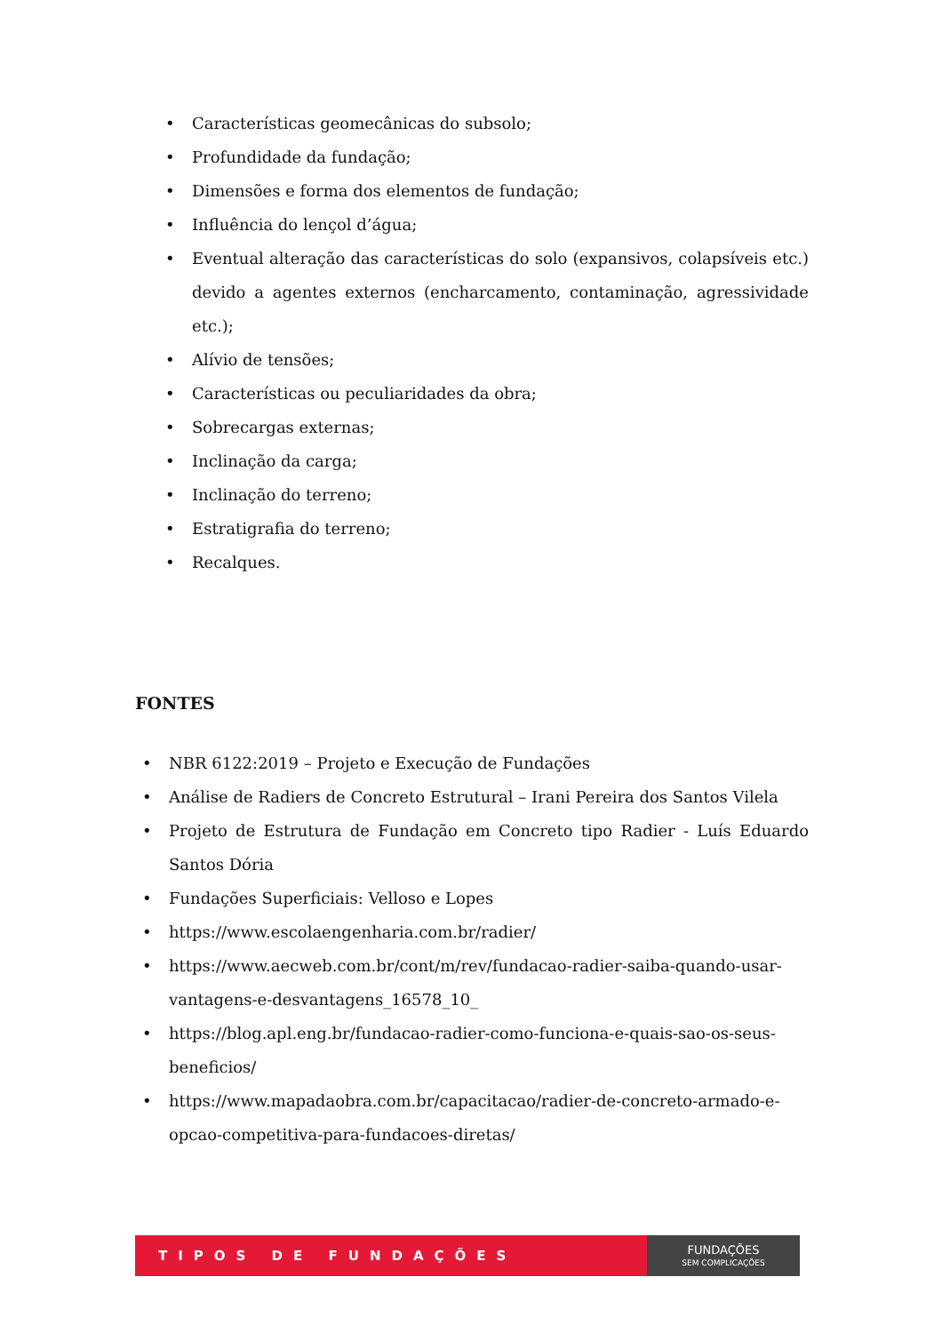• Características geomecânicas do subsolo;
• Profundidade da fundação;
• Dimensões e forma dos elementos de fundação;
• Influência do lençol d’água;
• Eventual alteração das características do solo (expansivos, colapsíveis etc.) devido a agentes externos (encharcamento, contaminação, agressividade etc.);
• Alívio de tensões;
• Características ou peculiaridades da obra;
• Sobrecargas externas;
• Inclinação da carga;
• Inclinação do terreno;
• Estratigrafia do terreno;
• Recalques.
FONTES
• NBR 6122:2019 – Projeto e Execução de Fundações
• Análise de Radiers de Concreto Estrutural – Irani Pereira dos Santos Vilela
• Projeto de Estrutura de Fundação em Concreto tipo Radier - Luís Eduardo Santos Dória
• Fundações Superficiais: Velloso e Lopes
• https://www.escolaengenharia.com.br/radier/
• https://www.aecweb.com.br/cont/m/rev/fundacao-radier-saiba-quando-usar-vantagens-e-desvantagens_16578_10_
• https://blog.apl.eng.br/fundacao-radier-como-funciona-e-quais-sao-os-seus-beneficios/
• https://www.mapadaobra.com.br/capacitacao/radier-de-concreto-armado-e-opcao-competitiva-para-fundacoes-diretas/
TIPOS DE FUNDAÇÕES
FUNDAÇÕES
SEM COMPLICAÇÕES